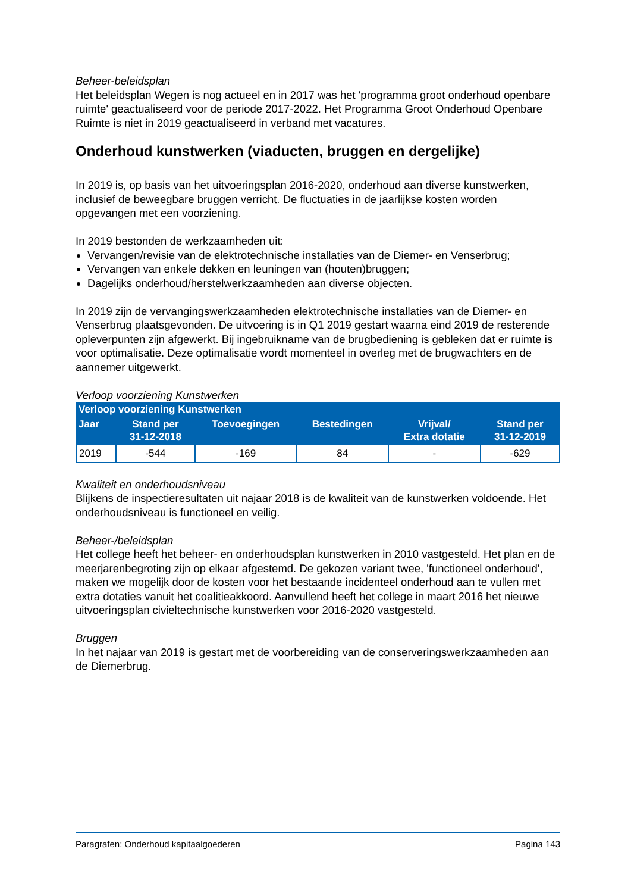Beheer-beleidsplan
Het beleidsplan Wegen is nog actueel en in 2017 was het 'programma groot onderhoud openbare ruimte' geactualiseerd voor de periode 2017-2022. Het Programma Groot Onderhoud Openbare Ruimte is niet in 2019 geactualiseerd in verband met vacatures.
Onderhoud kunstwerken (viaducten, bruggen en dergelijke)
In 2019 is, op basis van het uitvoeringsplan 2016-2020, onderhoud aan diverse kunstwerken, inclusief de beweegbare bruggen verricht. De fluctuaties in de jaarlijkse kosten worden opgevangen met een voorziening.
In 2019 bestonden de werkzaamheden uit:
Vervangen/revisie van de elektrotechnische installaties van de Diemer- en Venserbrug;
Vervangen van enkele dekken en leuningen van (houten)bruggen;
Dagelijks onderhoud/herstelwerkzaamheden aan diverse objecten.
In 2019 zijn de vervangingswerkzaamheden elektrotechnische installaties van de Diemer- en Venserbrug plaatsgevonden. De uitvoering is in Q1 2019 gestart waarna eind 2019 de resterende opleverpunten zijn afgewerkt. Bij ingebruikname van de brugbediening is gebleken dat er ruimte is voor optimalisatie. Deze optimalisatie wordt momenteel in overleg met de brugwachters en de aannemer uitgewerkt.
Verloop voorziening Kunstwerken
| Verloop voorziening Kunstwerken | | | | | |
| --- | --- | --- | --- | --- | --- |
| Jaar | Stand per 31-12-2018 | Toevoegingen | Bestedingen | Vrijval/ Extra dotatie | Stand per 31-12-2019 |
| 2019 | -544 | -169 | 84 | - | -629 |
Kwaliteit en onderhoudsniveau
Blijkens de inspectieresultaten uit najaar 2018 is de kwaliteit van de kunstwerken voldoende. Het onderhoudsniveau is functioneel en veilig.
Beheer-/beleidsplan
Het college heeft het beheer- en onderhoudsplan kunstwerken in 2010 vastgesteld. Het plan en de meerjarenbegroting zijn op elkaar afgestemd. De gekozen variant twee, 'functioneel onderhoud', maken we mogelijk door de kosten voor het bestaande incidenteel onderhoud aan te vullen met extra dotaties vanuit het coalitieakkoord. Aanvullend heeft het college in maart 2016 het nieuwe uitvoeringsplan civieltechnische kunstwerken voor 2016-2020 vastgesteld.
Bruggen
In het najaar van 2019 is gestart met de voorbereiding van de conserveringswerkzaamheden aan de Diemerbrug.
Paragrafen: Onderhoud kapitaalgoederen Pagina 143